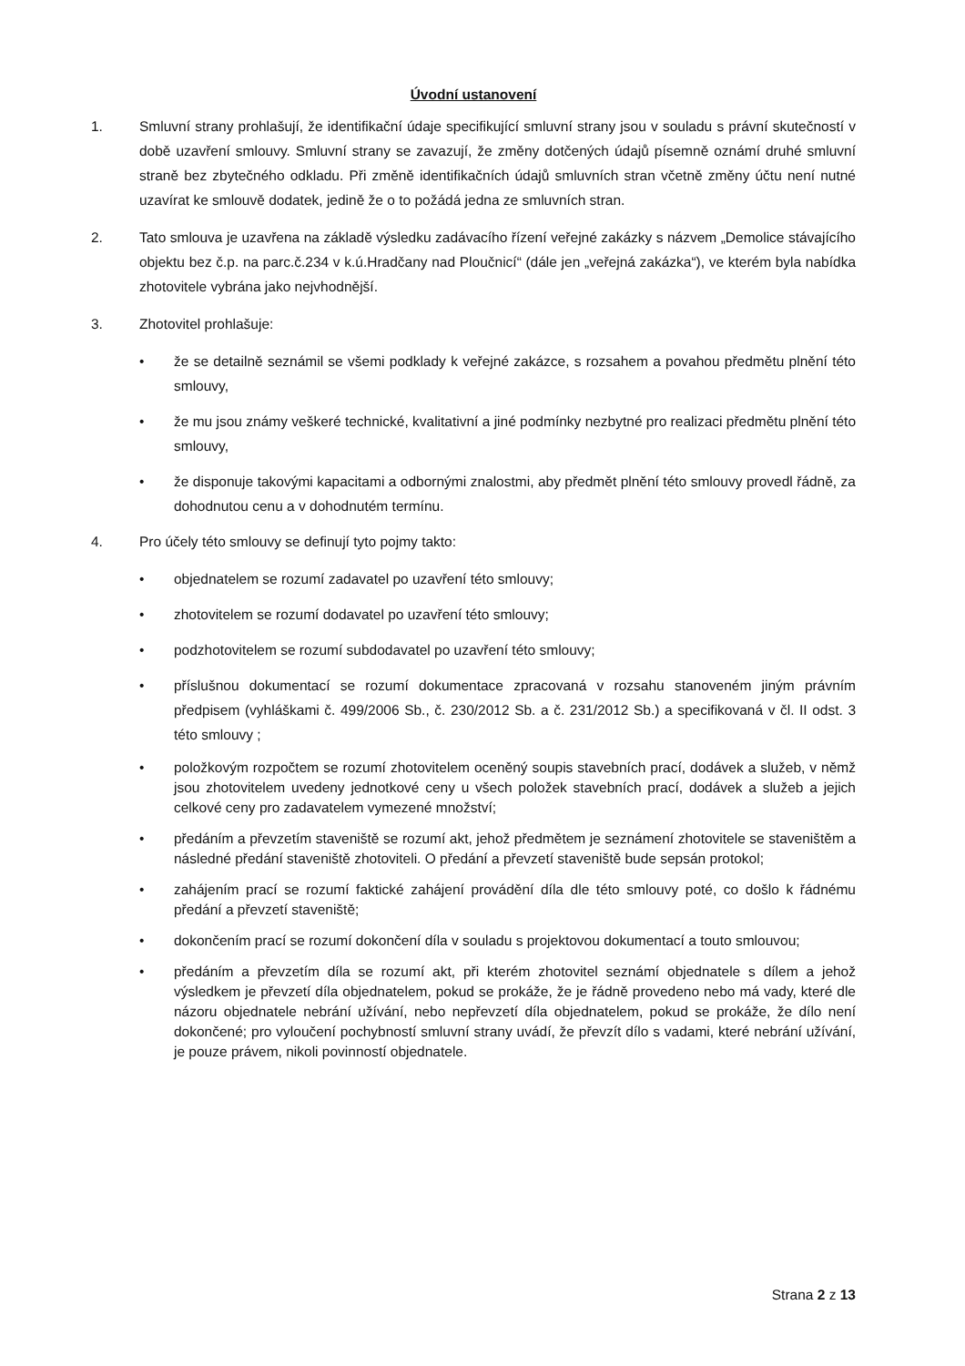Úvodní ustanovení
1. Smluvní strany prohlašují, že identifikační údaje specifikující smluvní strany jsou v souladu s právní skutečností v době uzavření smlouvy. Smluvní strany se zavazují, že změny dotčených údajů písemně oznámí druhé smluvní straně bez zbytečného odkladu. Při změně identifikačních údajů smluvních stran včetně změny účtu není nutné uzavírat ke smlouvě dodatek, jedině že o to požádá jedna ze smluvních stran.
2. Tato smlouva je uzavřena na základě výsledku zadávacího řízení veřejné zakázky s názvem „Demolice stávajícího objektu bez č.p. na parc.č.234 v k.ú.Hradčany nad Ploučnicí“ (dále jen „veřejná zakázka“), ve kterém byla nabídka zhotovitele vybrána jako nejvhodnější.
3. Zhotovitel prohlašuje:
• že se detailně seznámil se všemi podklady k veřejné zakázce, s rozsahem a povahou předmětu plnění této smlouvy,
• že mu jsou známy veškeré technické, kvalitativní a jiné podmínky nezbytné pro realizaci předmětu plnění této smlouvy,
• že disponuje takovými kapacitami a odbornými znalostmi, aby předmět plnění této smlouvy provedl řádně, za dohodnutou cenu a v dohodnutém termínu.
4. Pro účely této smlouvy se definují tyto pojmy takto:
• objednatelem se rozumí zadavatel po uzavření této smlouvy;
• zhotovitelem se rozumí dodavatel po uzavření této smlouvy;
• podzhotovitelem se rozumí subdodavatel po uzavření této smlouvy;
• příslušnou dokumentací se rozumí dokumentace zpracovaná v rozsahu stanoveném jiným právním předpisem (vyhláškami č. 499/2006 Sb., č. 230/2012 Sb. a č. 231/2012 Sb.) a specifikovaná v čl. II odst. 3 této smlouvy ;
• položkovým rozpočtem se rozumí zhotovitelem oceněný soupis stavebních prací, dodávek a služeb, v němž jsou zhotovitelem uvedeny jednotkové ceny u všech položek stavebních prací, dodávek a služeb a jejich celkové ceny pro zadavatelem vymezené množství;
• předáním a převzetím staveniště se rozumí akt, jehož předmětem je seznámení zhotovitele se staveništěm a následné předání staveniště zhotoviteli. O předání a převzetí staveniště bude sepsán protokol;
• zahájením prací se rozumí faktické zahájení provádění díla dle této smlouvy poté, co došlo k řádnému předání a převzetí staveniště;
• dokončením prací se rozumí dokončení díla v souladu s projektovou dokumentací a touto smlouvou;
• předáním a převzetím díla se rozumí akt, při kterém zhotovitel seznámí objednatele s dílem a jehož výsledkem je převzetí díla objednatelem, pokud se prokáže, že je řádně provedeno nebo má vady, které dle názoru objednatele nebrání užívání, nebo nepřevzetí díla objednatelem, pokud se prokáže, že dílo není dokončené; pro vyloučení pochybností smluvní strany uvádí, že převzít dílo s vadami, které nebrání užívání, je pouze právem, nikoli povinností objednatele.
Strana 2 z 13